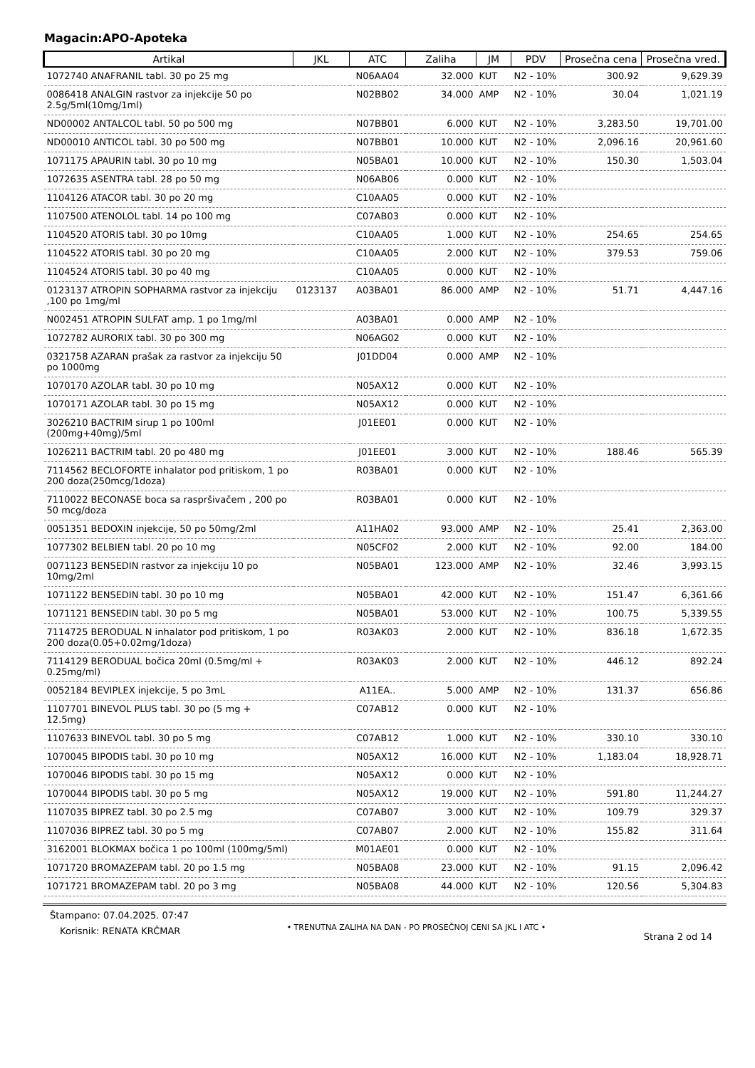Magacin:APO-Apoteka
| Artikal | JKL | ATC | Zaliha | JM | PDV | Prosečna cena | Prosečna vred. |
| --- | --- | --- | --- | --- | --- | --- | --- |
| 1072740 ANAFRANIL tabl. 30 po 25 mg | | N06AA04 | 32.000 | KUT | N2 - 10% | 300.92 | 9,629.39 |
| 0086418 ANALGIN rastvor za injekcije 50 po 2.5g/5ml(10mg/1ml) | | N02BB02 | 34.000 | AMP | N2 - 10% | 30.04 | 1,021.19 |
| ND00002 ANTALCOL tabl. 50 po 500 mg | | N07BB01 | 6.000 | KUT | N2 - 10% | 3,283.50 | 19,701.00 |
| ND00010 ANTICOL tabl. 30 po 500 mg | | N07BB01 | 10.000 | KUT | N2 - 10% | 2,096.16 | 20,961.60 |
| 1071175 APAURIN tabl. 30 po 10 mg | | N05BA01 | 10.000 | KUT | N2 - 10% | 150.30 | 1,503.04 |
| 1072635 ASENTRA tabl. 28 po 50 mg | | N06AB06 | 0.000 | KUT | N2 - 10% | | |
| 1104126 ATACOR tabl. 30 po 20 mg | | C10AA05 | 0.000 | KUT | N2 - 10% | | |
| 1107500 ATENOLOL tabl. 14 po 100 mg | | C07AB03 | 0.000 | KUT | N2 - 10% | | |
| 1104520 ATORIS tabl. 30 po 10mg | | C10AA05 | 1.000 | KUT | N2 - 10% | 254.65 | 254.65 |
| 1104522 ATORIS tabl. 30 po 20 mg | | C10AA05 | 2.000 | KUT | N2 - 10% | 379.53 | 759.06 |
| 1104524 ATORIS tabl. 30 po 40 mg | | C10AA05 | 0.000 | KUT | N2 - 10% | | |
| 0123137 ATROPIN SOPHARMA rastvor za injekciju ,100 po 1mg/ml | 0123137 | A03BA01 | 86.000 | AMP | N2 - 10% | 51.71 | 4,447.16 |
| N002451 ATROPIN SULFAT amp. 1 po 1mg/ml | | A03BA01 | 0.000 | AMP | N2 - 10% | | |
| 1072782 AURORIX tabl. 30 po 300 mg | | N06AG02 | 0.000 | KUT | N2 - 10% | | |
| 0321758 AZARAN prašak za rastvor za injekciju 50 po 1000mg | | J01DD04 | 0.000 | AMP | N2 - 10% | | |
| 1070170 AZOLAR tabl. 30 po 10 mg | | N05AX12 | 0.000 | KUT | N2 - 10% | | |
| 1070171 AZOLAR tabl. 30 po 15 mg | | N05AX12 | 0.000 | KUT | N2 - 10% | | |
| 3026210 BACTRIM sirup 1 po 100ml (200mg+40mg)/5ml | | J01EE01 | 0.000 | KUT | N2 - 10% | | |
| 1026211 BACTRIM tabl. 20 po 480 mg | | J01EE01 | 3.000 | KUT | N2 - 10% | 188.46 | 565.39 |
| 7114562 BECLOFORTE inhalator pod pritiskom, 1 po 200 doza(250mcg/1doza) | | R03BA01 | 0.000 | KUT | N2 - 10% | | |
| 7110022 BECONASE boca sa raspršivačem , 200 po 50 mcg/doza | | R03BA01 | 0.000 | KUT | N2 - 10% | | |
| 0051351 BEDOXIN injekcije, 50 po 50mg/2ml | | A11HA02 | 93.000 | AMP | N2 - 10% | 25.41 | 2,363.00 |
| 1077302 BELBIEN tabl. 20 po 10 mg | | N05CF02 | 2.000 | KUT | N2 - 10% | 92.00 | 184.00 |
| 0071123 BENSEDIN rastvor za injekciju 10 po 10mg/2ml | | N05BA01 | 123.000 | AMP | N2 - 10% | 32.46 | 3,993.15 |
| 1071122 BENSEDIN tabl. 30 po 10 mg | | N05BA01 | 42.000 | KUT | N2 - 10% | 151.47 | 6,361.66 |
| 1071121 BENSEDIN tabl. 30 po 5 mg | | N05BA01 | 53.000 | KUT | N2 - 10% | 100.75 | 5,339.55 |
| 7114725 BERODUAL N inhalator pod pritiskom, 1 po 200 doza(0.05+0.02mg/1doza) | | R03AK03 | 2.000 | KUT | N2 - 10% | 836.18 | 1,672.35 |
| 7114129 BERODUAL bočica 20ml (0.5mg/ml + 0.25mg/ml) | | R03AK03 | 2.000 | KUT | N2 - 10% | 446.12 | 892.24 |
| 0052184 BEVIPLEX injekcije, 5 po 3mL | | A11EA.. | 5.000 | AMP | N2 - 10% | 131.37 | 656.86 |
| 1107701 BINEVOL PLUS tabl. 30 po (5 mg + 12.5mg) | | C07AB12 | 0.000 | KUT | N2 - 10% | | |
| 1107633 BINEVOL tabl. 30 po 5 mg | | C07AB12 | 1.000 | KUT | N2 - 10% | 330.10 | 330.10 |
| 1070045 BIPODIS tabl. 30 po 10 mg | | N05AX12 | 16.000 | KUT | N2 - 10% | 1,183.04 | 18,928.71 |
| 1070046 BIPODIS tabl. 30 po 15 mg | | N05AX12 | 0.000 | KUT | N2 - 10% | | |
| 1070044 BIPODIS tabl. 30 po 5 mg | | N05AX12 | 19.000 | KUT | N2 - 10% | 591.80 | 11,244.27 |
| 1107035 BIPREZ tabl. 30 po 2.5 mg | | C07AB07 | 3.000 | KUT | N2 - 10% | 109.79 | 329.37 |
| 1107036 BIPREZ tabl. 30 po 5 mg | | C07AB07 | 2.000 | KUT | N2 - 10% | 155.82 | 311.64 |
| 3162001 BLOKMAX bočica 1 po 100ml (100mg/5ml) | | M01AE01 | 0.000 | KUT | N2 - 10% | | |
| 1071720 BROMAZEPAM tabl. 20 po 1.5 mg | | N05BA08 | 23.000 | KUT | N2 - 10% | 91.15 | 2,096.42 |
| 1071721 BROMAZEPAM tabl. 20 po 3 mg | | N05BA08 | 44.000 | KUT | N2 - 10% | 120.56 | 5,304.83 |
Štampano: 07.04.2025. 07:47
Korisnik: RENATA KRČMAR
• TRENUTNA ZALIHA NA DAN - PO PROSEČNOJ CENI SA JKL I ATC •
Strana 2 od 14